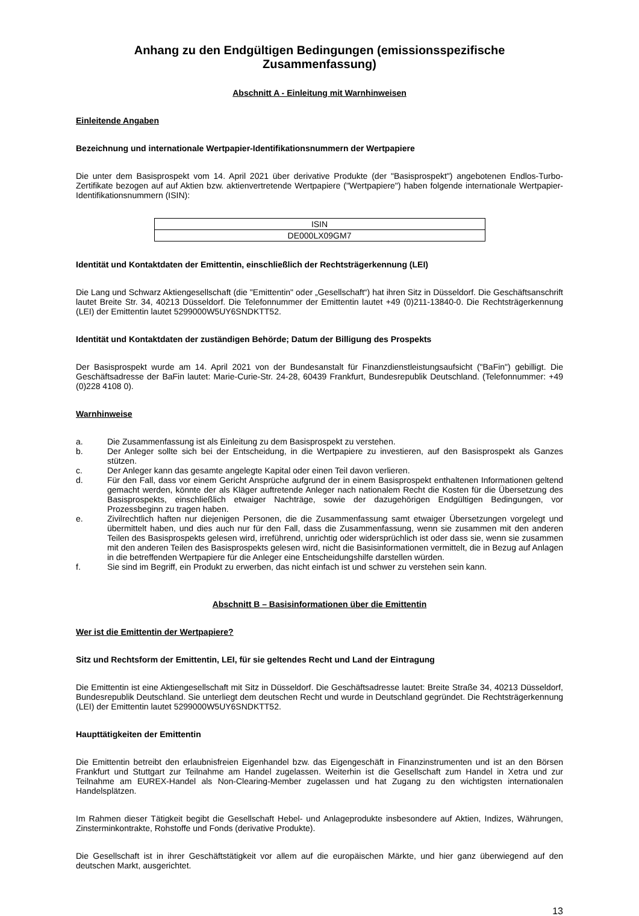Anhang zu den Endgültigen Bedingungen (emissionsspezifische Zusammenfassung)
Abschnitt A - Einleitung mit Warnhinweisen
Einleitende Angaben
Bezeichnung und internationale Wertpapier-Identifikationsnummern der Wertpapiere
Die unter dem Basisprospekt vom 14. April 2021 über derivative Produkte (der "Basisprospekt") angebotenen Endlos-Turbo-Zertifikate bezogen auf auf Aktien bzw. aktienvertretende Wertpapiere ("Wertpapiere") haben folgende internationale Wertpapier-Identifikationsnummern (ISIN):
| ISIN |
| DE000LX09GM7 |
Identität und Kontaktdaten der Emittentin, einschließlich der Rechtsträgerkennung (LEI)
Die Lang und Schwarz Aktiengesellschaft (die "Emittentin" oder „Gesellschaft“) hat ihren Sitz in Düsseldorf. Die Geschäftsanschrift lautet Breite Str. 34, 40213 Düsseldorf. Die Telefonnummer der Emittentin lautet +49 (0)211-13840-0. Die Rechtsträgerkennung (LEI) der Emittentin lautet 5299000W5UY6SNDKTT52.
Identität und Kontaktdaten der zuständigen Behörde; Datum der Billigung des Prospekts
Der Basisprospekt wurde am 14. April 2021 von der Bundesanstalt für Finanzdienstleistungsaufsicht ("BaFin") gebilligt. Die Geschäftsadresse der BaFin lautet: Marie-Curie-Str. 24-28, 60439 Frankfurt, Bundesrepublik Deutschland. (Telefonnummer: +49 (0)228 4108 0).
Warnhinweise
a. Die Zusammenfassung ist als Einleitung zu dem Basisprospekt zu verstehen.
b. Der Anleger sollte sich bei der Entscheidung, in die Wertpapiere zu investieren, auf den Basisprospekt als Ganzes stützen.
c. Der Anleger kann das gesamte angelegte Kapital oder einen Teil davon verlieren.
d. Für den Fall, dass vor einem Gericht Ansprüche aufgrund der in einem Basisprospekt enthaltenen Informationen geltend gemacht werden, könnte der als Kläger auftretende Anleger nach nationalem Recht die Kosten für die Übersetzung des Basisprospekts, einschließlich etwaiger Nachträge, sowie der dazugehörigen Endgültigen Bedingungen, vor Prozessbeginn zu tragen haben.
e. Zivilrechtlich haften nur diejenigen Personen, die die Zusammenfassung samt etwaiger Übersetzungen vorgelegt und übermittelt haben, und dies auch nur für den Fall, dass die Zusammenfassung, wenn sie zusammen mit den anderen Teilen des Basisprospekts gelesen wird, irreführend, unrichtig oder widersprüchlich ist oder dass sie, wenn sie zusammen mit den anderen Teilen des Basisprospekts gelesen wird, nicht die Basisinformationen vermittelt, die in Bezug auf Anlagen in die betreffenden Wertpapiere für die Anleger eine Entscheidungshilfe darstellen würden.
f. Sie sind im Begriff, ein Produkt zu erwerben, das nicht einfach ist und schwer zu verstehen sein kann.
Abschnitt B – Basisinformationen über die Emittentin
Wer ist die Emittentin der Wertpapiere?
Sitz und Rechtsform der Emittentin, LEI, für sie geltendes Recht und Land der Eintragung
Die Emittentin ist eine Aktiengesellschaft mit Sitz in Düsseldorf. Die Geschäftsadresse lautet: Breite Straße 34, 40213 Düsseldorf, Bundesrepublik Deutschland. Sie unterliegt dem deutschen Recht und wurde in Deutschland gegründet. Die Rechtsträgerkennung (LEI) der Emittentin lautet 5299000W5UY6SNDKTT52.
Haupttätigkeiten der Emittentin
Die Emittentin betreibt den erlaubnisfreien Eigenhandel bzw. das Eigengeschäft in Finanzinstrumenten und ist an den Börsen Frankfurt und Stuttgart zur Teilnahme am Handel zugelassen. Weiterhin ist die Gesellschaft zum Handel in Xetra und zur Teilnahme am EUREX-Handel als Non-Clearing-Member zugelassen und hat Zugang zu den wichtigsten internationalen Handelsplätzen.
Im Rahmen dieser Tätigkeit begibt die Gesellschaft Hebel- und Anlageprodukte insbesondere auf Aktien, Indizes, Währungen, Zinsterminkontrakte, Rohstoffe und Fonds (derivative Produkte).
Die Gesellschaft ist in ihrer Geschäftstätigkeit vor allem auf die europäischen Märkte, und hier ganz überwiegend auf den deutschen Markt, ausgerichtet.
13